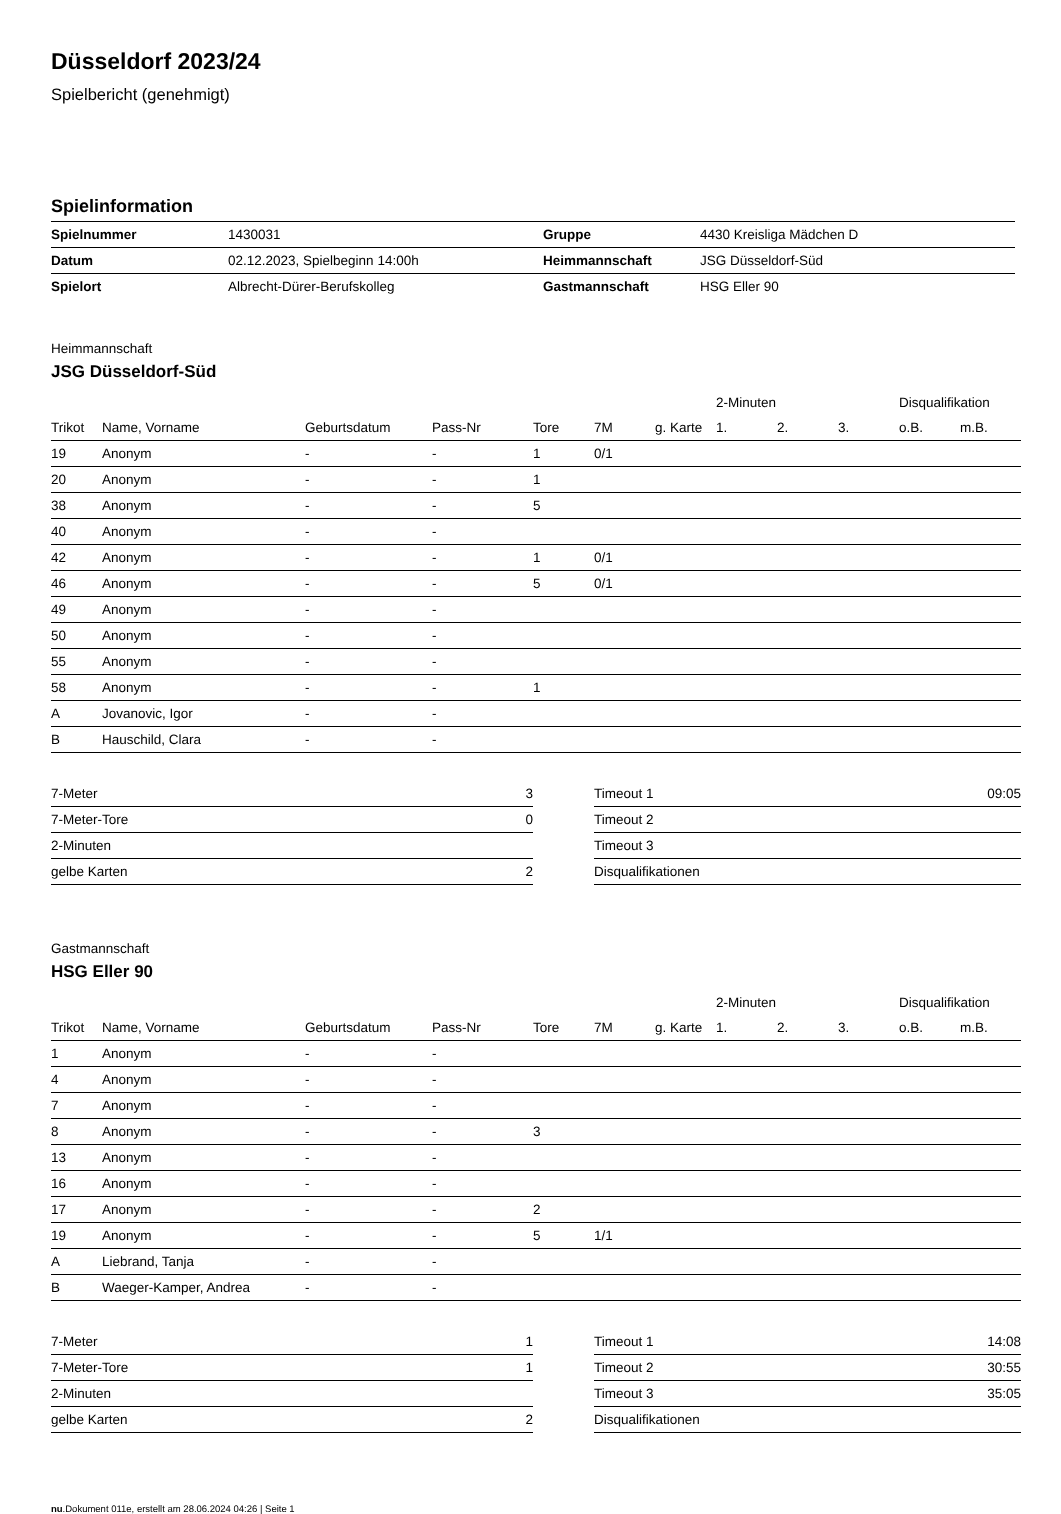Düsseldorf 2023/24
Spielbericht (genehmigt)
Spielinformation
| Spielnummer | 1430031 | Gruppe | 4430 Kreisliga Mädchen D |
| Datum | 02.12.2023, Spielbeginn 14:00h | Heimmannschaft | JSG Düsseldorf-Süd |
| Spielort | Albrecht-Dürer-Berufskolleg | Gastmannschaft | HSG Eller 90 |
Heimmannschaft
JSG Düsseldorf-Süd
| | | | | | | | 2-Minuten | | | Disqualifikation | |
| --- | --- | --- | --- | --- | --- | --- | --- | --- | --- | --- | --- |
| Trikot | Name, Vorname | Geburtsdatum | Pass-Nr | Tore | 7M | g. Karte | 1. | 2. | 3. | o.B. | m.B. |
| 19 | Anonym | - | - | 1 | 0/1 | | | | | | |
| 20 | Anonym | - | - | 1 | | | | | | | |
| 38 | Anonym | - | - | 5 | | | | | | | |
| 40 | Anonym | - | - | | | | | | | | |
| 42 | Anonym | - | - | 1 | 0/1 | | | | | | |
| 46 | Anonym | - | - | 5 | 0/1 | | | | | | |
| 49 | Anonym | - | - | | | | | | | | |
| 50 | Anonym | - | - | | | | | | | | |
| 55 | Anonym | - | - | | | | | | | | |
| 58 | Anonym | - | - | 1 | | | | | | | |
| A | Jovanovic, Igor | - | - | | | | | | | | |
| B | Hauschild, Clara | - | - | | | | | | | | |
| 7-Meter | 3 |
| 7-Meter-Tore | 0 |
| 2-Minuten | |
| gelbe Karten | 2 |
| Timeout 1 | 09:05 |
| Timeout 2 | |
| Timeout 3 | |
| Disqualifikationen | |
Gastmannschaft
HSG Eller 90
| | | | | | | | 2-Minuten | | | Disqualifikation | |
| --- | --- | --- | --- | --- | --- | --- | --- | --- | --- | --- | --- |
| Trikot | Name, Vorname | Geburtsdatum | Pass-Nr | Tore | 7M | g. Karte | 1. | 2. | 3. | o.B. | m.B. |
| 1 | Anonym | - | - | | | | | | | | |
| 4 | Anonym | - | - | | | | | | | | |
| 7 | Anonym | - | - | | | | | | | | |
| 8 | Anonym | - | - | 3 | | | | | | | |
| 13 | Anonym | - | - | | | | | | | | |
| 16 | Anonym | - | - | | | | | | | | |
| 17 | Anonym | - | - | 2 | | | | | | | |
| 19 | Anonym | - | - | 5 | 1/1 | | | | | | |
| A | Liebrand, Tanja | - | - | | | | | | | | |
| B | Waeger-Kamper, Andrea | - | - | | | | | | | | |
| 7-Meter | 1 |
| 7-Meter-Tore | 1 |
| 2-Minuten | |
| gelbe Karten | 2 |
| Timeout 1 | 14:08 |
| Timeout 2 | 30:55 |
| Timeout 3 | 35:05 |
| Disqualifikationen | |
nu.Dokument 011e, erstellt am 28.06.2024 04:26 | Seite 1